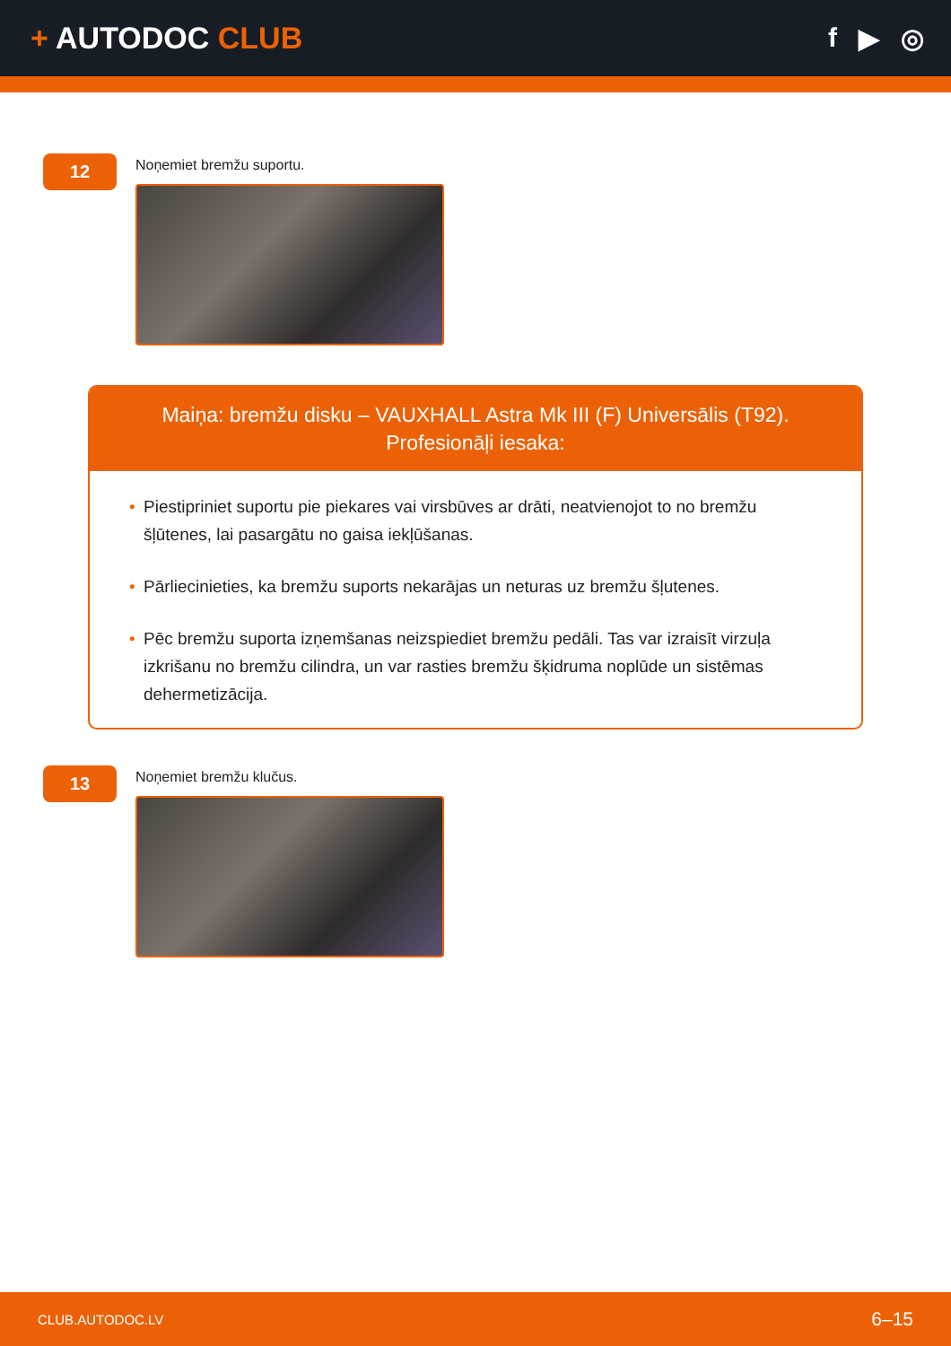+ AUTODOC CLUB f ▶ ◎
12
Noņemiet bremžu suportu.
Maiņa: bremžu disku – VAUXHALL Astra Mk III (F) Universālis (T92).
Profesionāļi iesaka:
• Piestipriniet suportu pie piekares vai virsbūves ar drāti, neatvienojot to no bremžu šļūtenes, lai pasargātu no gaisa iekļūšanas.
• Pārliecinieties, ka bremžu suports nekarājas un neturas uz bremžu šļutenes.
• Pēc bremžu suporta izņemšanas neizspiediet bremžu pedāli. Tas var izraisīt virzuļa izkrišanu no bremžu cilindra, un var rasties bremžu šķidruma noplūde un sistēmas dehermetizācija.
13
Noņemiet bremžu klučus.
CLUB.AUTODOC.LV 6–15